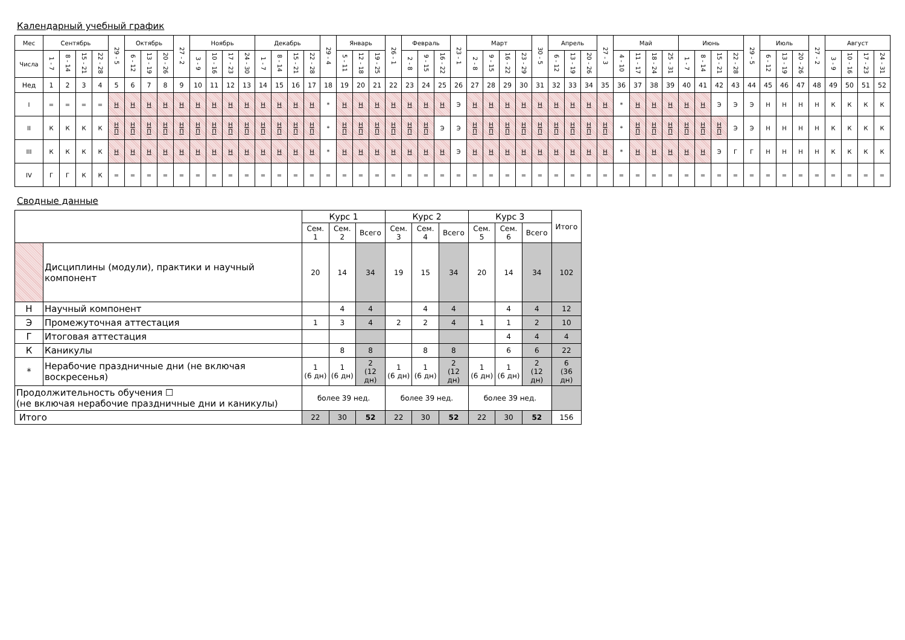Календарный учебный график
| Мес | Сентябрь | | | | 29 - 5 | Октябрь | | | 27 - 2 | Ноябрь | | | | Декабрь | | | | 29 - 4 | Январь | | | 26 - 1 | Февраль | | | 23 - 1 | Март | | | | 30 - 5 | Апрель | | | 27 - 3 | Май | | | | Июнь | | | | 29 - 5 | Июль | | | 27 - 2 | Август | | | |
| --- | --- | --- | --- | --- | --- | --- | --- | --- | --- | --- | --- | --- | --- | --- | --- | --- | --- | --- | --- | --- | --- | --- | --- | --- | --- | --- | --- | --- | --- | --- | --- | --- | --- | --- | --- | --- | --- | --- | --- | --- | --- | --- | --- | --- | --- | --- | --- | --- | --- | --- | --- | --- |
| Числа | 1 - 7 | 8 - 14 | 15 - 21 | 22 - 28 | | 6 - 12 | 13 - 19 | 20 - 26 | | 3 - 9 | 10 - 16 | 17 - 23 | 24 - 30 | 1 - 7 | 8 - 14 | 15 - 21 | 22 - 28 | | 5 - 11 | 12 - 18 | 19 - 25 | | 2 - 8 | 9 - 15 | 16 - 22 | | 2 - 8 | 9 - 15 | 16 - 22 | 23 - 29 | | 6 - 12 | 13 - 19 | 20 - 26 | | 4 - 10 | 11 - 17 | 18 - 24 | 25 - 31 | 1 - 7 | 8 - 14 | 15 - 21 | 22 - 28 | | 6 - 12 | 13 - 19 | 20 - 26 | | 3 - 9 | 10 - 16 | 17 - 23 | 24 - 31 |
| Нед | 1 | 2 | 3 | 4 | 5 | 6 | 7 | 8 | 9 | 10 | 11 | 12 | 13 | 14 | 15 | 16 | 17 | 18 | 19 | 20 | 21 | 22 | 23 | 24 | 25 | 26 | 27 | 28 | 29 | 30 | 31 | 32 | 33 | 34 | 35 | 36 | 37 | 38 | 39 | 40 | 41 | 42 | 43 | 44 | 45 | 46 | 47 | 48 | 49 | 50 | 51 | 52 |
| I | = | = | = | = | Н | Н | Н | Н | Н | Н | Н | Н | Н | Н | Н | Н | Н | * | Н | Н | Н | Н | Н | Н | Н | Э | Н | Н | Н | Н | Н | Н | Н | Н | Н | * | Н | Н | Н | Н | Н | Э | Э | Э | Н | Н | Н | Н | К | К | К | К |
| II | К | К | К | К | Н П | Н П | Н П | Н П | Н П | Н П | Н П | Н П | Н П | Н П | Н П | Н П | Н П | * | Н П | Н П | Н П | Н П | Н П | Н П | Э | Э | Н П | Н П | Н П | Н П | Н П | Н П | Н П | Н П | Н П | * | Н П | Н П | Н П | Н П | Н П | Н П | Э | Э | Н | Н | Н | Н | К | К | К | К |
| III | К | К | К | К | Н | Н | Н | Н | Н | Н | Н | Н | Н | Н | Н | Н | Н | * | Н | Н | Н | Н | Н | Н | Н | Э | Н | Н | Н | Н | Н | Н | Н | Н | Н | * | Н | Н | Н | Н | Н | Э | Г | Г | Н | Н | Н | Н | К | К | К | К |
| IV | Г | Г | К | К | = | = | = | = | = | = | = | = | = | = | = | = | = | = | = | = | = | = | = | = | = | = | = | = | = | = | = | = | = | = | = | = | = | = | = | = | = | = | = | = | = | = | = | = | = | = | = | = |
Сводные данные
| | | Курс 1 | | | Курс 2 | | | Курс 3 | | | Итого |
| | | Сем. 1 | Сем. 2 | Всего | Сем. 3 | Сем. 4 | Всего | Сем. 5 | Сем. 6 | Всего | |
| | Дисциплины (модули), практики и научный компонент | 20 | 14 | 34 | 19 | 15 | 34 | 20 | 14 | 34 | 102 |
| Н | Научный компонент | | 4 | 4 | | 4 | 4 | | 4 | 4 | 12 |
| Э | Промежуточная аттестация | 1 | 3 | 4 | 2 | 2 | 4 | 1 | 1 | 2 | 10 |
| Г | Итоговая аттестация | | | | | | | | 4 | 4 | 4 |
| К | Каникулы | | 8 | 8 | | 8 | 8 | | 6 | 6 | 22 |
| * | Нерабочие праздничные дни (не включая воскресенья) | 1 (6 дн) | 1 (6 дн) | 2 (12 дн) | 1 (6 дн) | 1 (6 дн) | 2 (12 дн) | 1 (6 дн) | 1 (6 дн) | 2 (12 дн) | 6 (36 дн) |
| Продолжительность обучения ☐ (не включая нерабочие праздничные дни и каникулы) | | более 39 нед. | | | более 39 нед. | | | более 39 нед. | | | |
| Итого | | 22 | 30 | 52 | 22 | 30 | 52 | 22 | 30 | 52 | 156 |